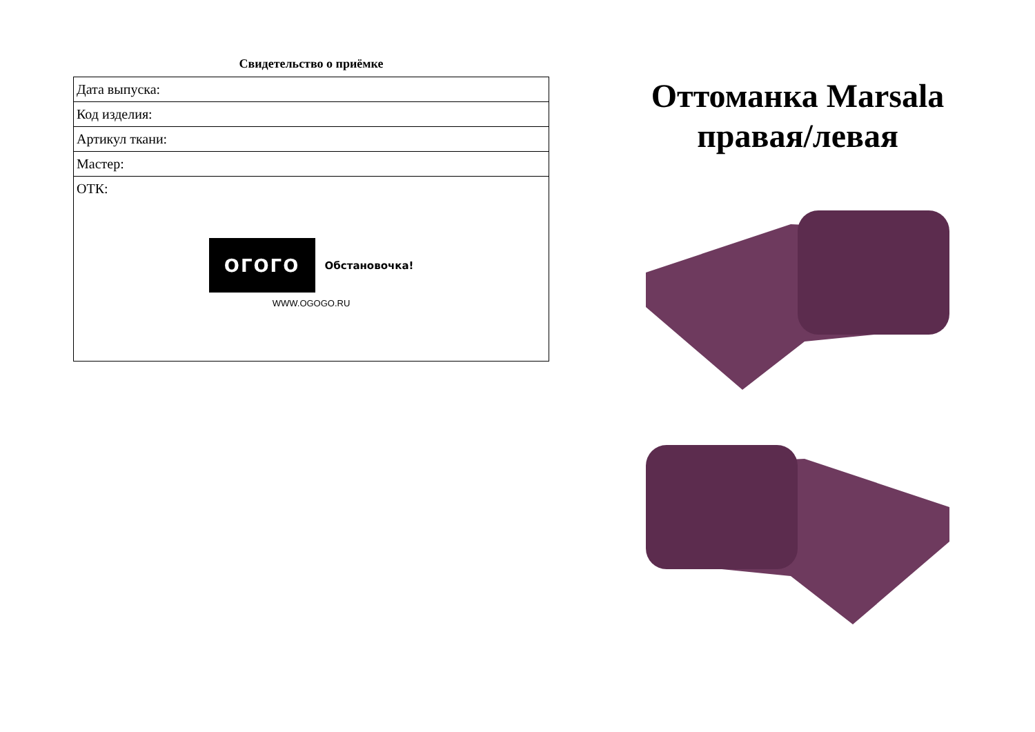Свидетельство о приёмке
| Дата выпуска: |
| Код изделия: |
| Артикул ткани: |
| Мастер: |
| ОТК: ОГОГО Обстановочка! WWW.OGOGO.RU |
Оттоманка Marsala правая/левая